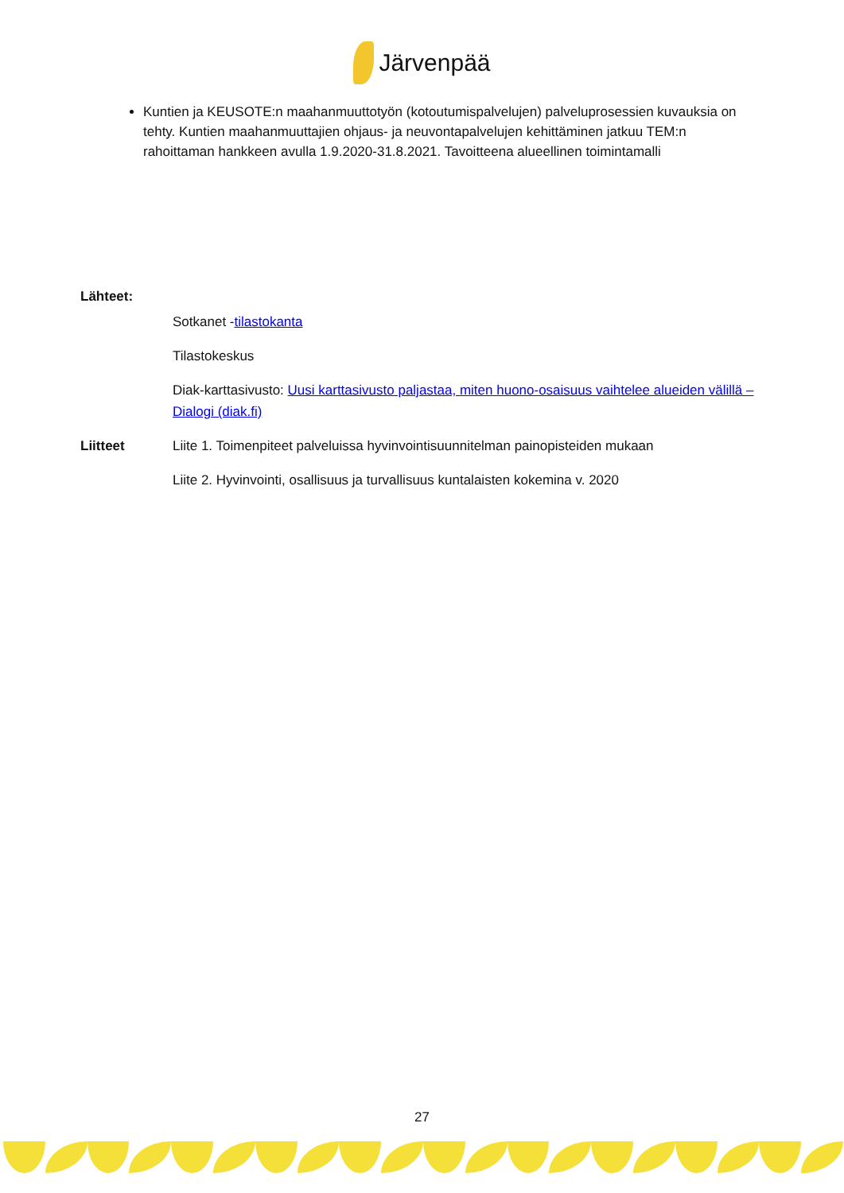Järvenpää
Kuntien ja KEUSOTE:n maahanmuuttotyön (kotoutumispalvelujen) palveluprosessien kuvauksia on tehty. Kuntien maahanmuuttajien ohjaus- ja neuvontapalvelujen kehittäminen jatkuu TEM:n rahoittaman hankkeen avulla 1.9.2020-31.8.2021. Tavoitteena alueellinen toimintamalli
Lähteet:
Sotkanet -tilastokanta
Tilastokeskus
Diak-karttasivusto: Uusi karttasivusto paljastaa, miten huono-osaisuus vaihtelee alueiden välillä – Dialogi (diak.fi)
Liitteet Liite 1. Toimenpiteet palveluissa hyvinvointisuunnitelman painopisteiden mukaan
Liite 2. Hyvinvointi, osallisuus ja turvallisuus kuntalaisten kokemina v. 2020
27